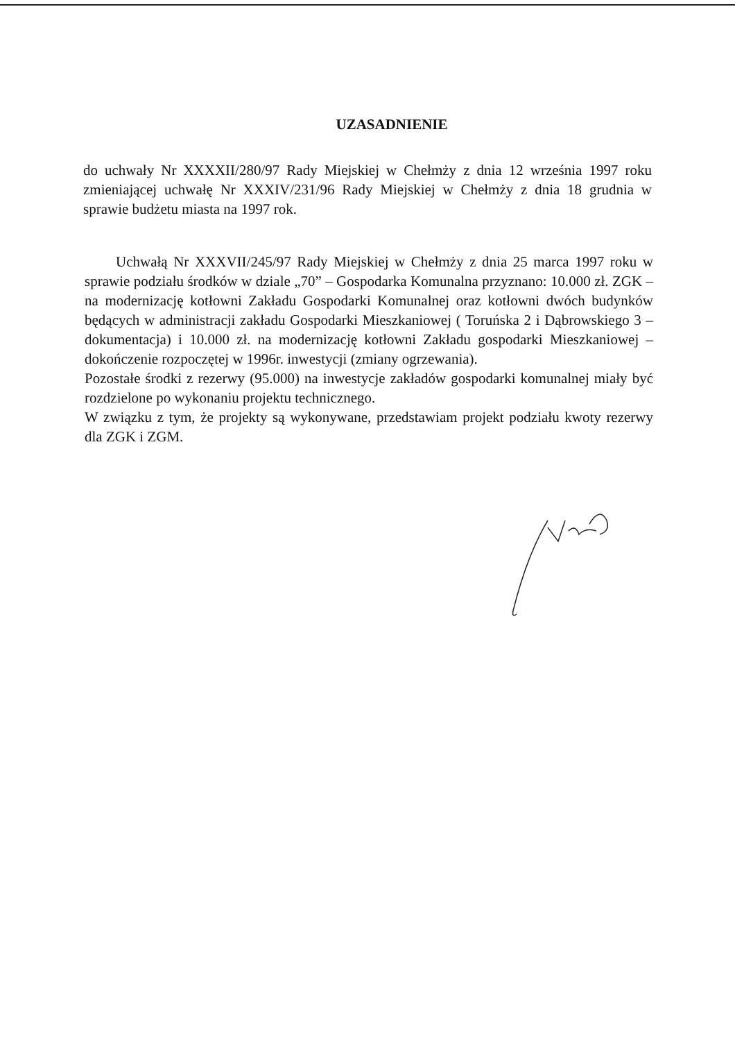UZASADNIENIE
do uchwały Nr XXXXII/280/97 Rady Miejskiej w Chełmży z dnia 12 września 1997 roku zmieniającej uchwałę Nr XXXIV/231/96 Rady Miejskiej w Chełmży z dnia 18 grudnia w sprawie budżetu miasta na 1997 rok.
Uchwałą Nr XXXVII/245/97 Rady Miejskiej w Chełmży z dnia 25 marca 1997 roku w sprawie podziału środków w dziale „70” – Gospodarka Komunalna przyznano: 10.000 zł. ZGK – na modernizację kotłowni Zakładu Gospodarki Komunalnej oraz kotłowni dwóch budynków będących w administracji zakładu Gospodarki Mieszkaniowej ( Toruńska 2 i Dąbrowskiego 3 – dokumentacja) i 10.000 zł. na modernizację kotłowni Zakładu gospodarki Mieszkaniowej – dokończenie rozpoczętej w 1996r. inwestycji (zmiany ogrzewania).
Pozostałe środki z rezerwy (95.000) na inwestycje zakładów gospodarki komunalnej miały być rozdzielone po wykonaniu projektu technicznego.
W związku z tym, że projekty są wykonywane, przedstawiam projekt podziału kwoty rezerwy dla ZGK i ZGM.